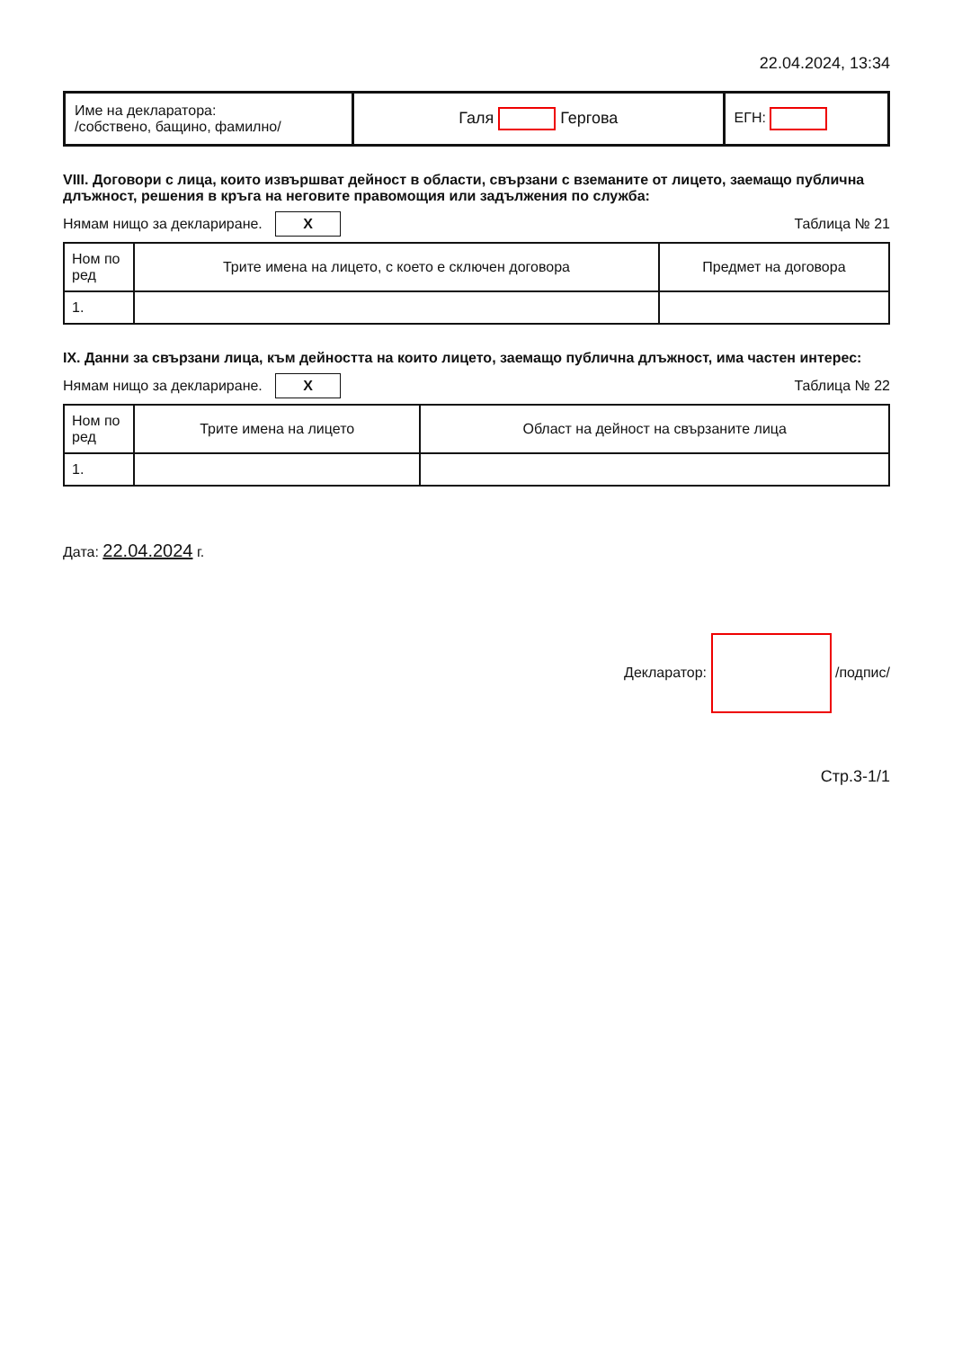22.04.2024, 13:34
| Име на декларатора: /собствено, бащино, фамилно/ | Галя Гергова | ЕГН: |
VIII. Договори с лица, които извършват дейност в области, свързани с вземаните от лицето, заемащо публична длъжност, решения в кръга на неговите правомощия или задължения по служба:
Нямам нищо за деклариране. X Таблица № 21
| Ном по ред | Трите имена на лицето, с което е сключен договора | Предмет на договора |
| --- | --- | --- |
| 1. | | |
IX. Данни за свързани лица, към дейността на които лицето, заемащо публична длъжност, има частен интерес:
Нямам нищо за деклариране. X Таблица № 22
| Ном по ред | Трите имена на лицето | Област на дейност на свързаните лица |
| --- | --- | --- |
| 1. | | |
Дата: 22.04.2024 г.
Декларатор: /подпис/
Стр.3-1/1